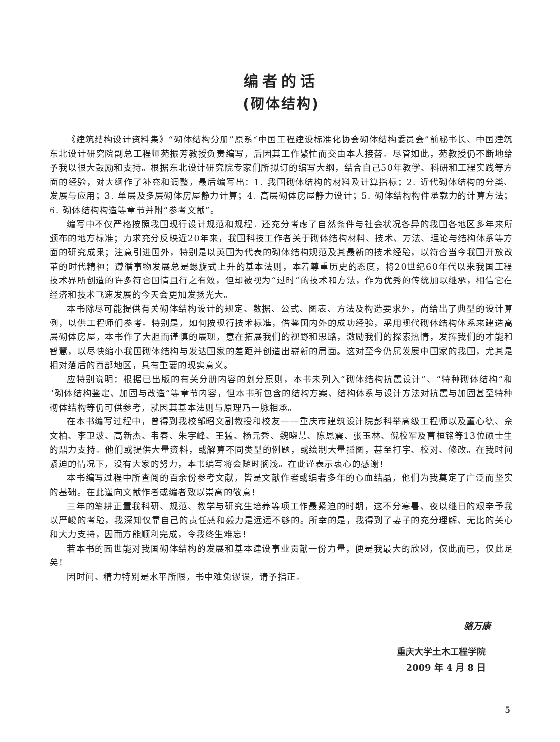编者的话
(砌体结构)
《建筑结构设计资料集》“砌体结构分册”原系“中国工程建设标准化协会砌体结构委员会”前秘书长、中国建筑东北设计研究院副总工程师苑振芳教授负责编写，后因其工作繁忙而交由本人接替。尽管如此，苑教授仍不断地给予我以很大鼓励和支持。根据东北设计研究院专家们所拟订的编写大纲，结合自己50年教学、科研和工程实践等方面的经验，对大纲作了补充和调整，最后编写出：1. 我国砌体结构的材料及计算指标；2. 近代砌体结构的分类、发展与应用；3. 单层及多层砌体房屋静力计算；4. 高层砌体房屋静力设计；5. 砌体结构构件承载力的计算方法；6. 砌体结构构造等章节并附“参考文献”。
编写中不仅严格按照我国现行设计规范和规程，还充分考虑了自然条件与社会状况各异的我国各地区多年来所颁布的地方标准；力求充分反映近20年来，我国科技工作者关于砌体结构材料、技术、方法、理论与结构体系等方面的研究成果；注意引进国外，特别是以英国为代表的砌体结构规范及其最新的技术经验，以符合当今我国开放改革的时代精神；遵循事物发展总是螺旋式上升的基本法则，本着尊重历史的态度，将20世纪60年代以来我国工程技术界所创造的许多符合国情且行之有效，但却被视为“过时”的技术和方法，作为优秀的传统加以继承，相信它在经济和技术飞速发展的今天会更加发扬光大。
本书除尽可能提供有关砌体结构设计的规定、数据、公式、图表、方法及构造要求外，尚给出了典型的设计算例，以供工程师们参考。特别是，如何按现行技术标准，借鉴国内外的成功经验，采用现代砌体结构体系来建造高层砌体房屋，本书作了大胆而谨慎的展现，意在拓展我们的视野和思路，激励我们的探索热情，发挥我们的才能和智慧，以尽快缩小我国砌体结构与发达国家的差距并创造出崭新的局面。这对至今仍属发展中国家的我国，尤其是相对落后的西部地区，具有重要的现实意义。
应特别说明：根据已出版的有关分册内容的划分原则，本书未列入“砌体结构抗震设计”、“特种砌体结构”和“砌体结构鉴定、加固与改造”等章节内容，但本书所包含的结构方案、结构体系与设计方法对抗震与加固甚至特种砌体结构等仍可供参考，就因其基本法则与原理乃一脉相承。
在本书编写过程中，曾得到我校邹昭文副教授和校友——重庆市建筑设计院彭科举高级工程师以及董心德、佘文柏、李卫波、高新杰、韦春、朱宇峰、王猛、杨元秀、魏晓慧、陈恩震、张玉林、倪校军及曹桓铭等13位硕士生的鼎力支持。他们或提供大量资料，或解算不同类型的例题，或绘制大量插图，甚至打字、校对、修改。在我时间紧迫的情况下，没有大家的努力，本书编写将会随时搁浅。在此谨表示衷心的感谢！
本书编写过程中所查阅的百余份参考文献，皆是文献作者或编者多年的心血结晶，他们为我奠定了广泛而坚实的基础。在此谨向文献作者或编者致以崇高的敬意！
三年的笔耕正置我科研、规范、教学与研究生培养等项工作最紧迫的时期，这不分寒暑、夜以继日的艰辛予我以严峻的考验，我深知仅靠自己的责任感和毅力是远远不够的。所幸的是，我得到了妻子的充分理解、无比的关心和大力支持，因而方能顺利完成，令我终生难忘！
若本书的面世能对我国砌体结构的发展和基本建设事业贡献一份力量，便是我最大的欣慰，仅此而已，仅此足矣！
因时间、精力特别是水平所限，书中难免谬误，请予指正。
骆万康
重庆大学土木工程学院
2009 年 4 月 8 日
5